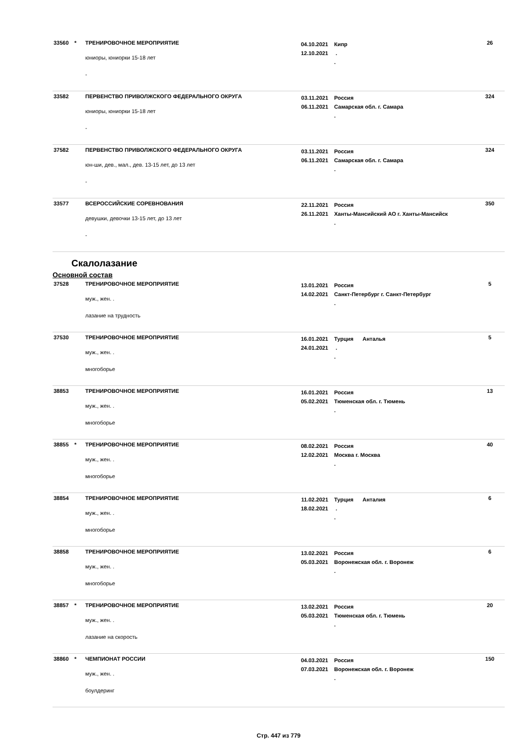| 33560 | * | ТРЕНИРОВОЧНОЕ МЕРОПРИЯТИЕ юниоры, юниорки 15-18 лет - | 04.10.2021 12.10.2021 | Кипр . . | 26 |
| 33582 | | ПЕРВЕНСТВО ПРИВОЛЖСКОГО ФЕДЕРАЛЬНОГО ОКРУГА юниоры, юниорки 15-18 лет - | 03.11.2021 06.11.2021 | Россия Самарская обл. г. Самара . | 324 |
| 37582 | | ПЕРВЕНСТВО ПРИВОЛЖСКОГО ФЕДЕРАЛЬНОГО ОКРУГА юн-ши, дев., мал., дев. 13-15 лет, до 13 лет - | 03.11.2021 06.11.2021 | Россия Самарская обл. г. Самара . | 324 |
| 33577 | | ВСЕРОССИЙСКИЕ СОРЕВНОВАНИЯ девушки, девочки 13-15 лет, до 13 лет - | 22.11.2021 26.11.2021 | Россия Ханты-Мансийский АО г. Ханты-Мансийск . | 350 |
Скалолазание
Основной состав
| 37528 | | ТРЕНИРОВОЧНОЕ МЕРОПРИЯТИЕ муж., жен. . лазание на трудность | 13.01.2021 14.02.2021 | Россия Санкт-Петербург г. Санкт-Петербург . | 5 |
| 37530 | | ТРЕНИРОВОЧНОЕ МЕРОПРИЯТИЕ муж., жен. . многоборье | 16.01.2021 24.01.2021 | Турция Анталья . . | 5 |
| 38853 | | ТРЕНИРОВОЧНОЕ МЕРОПРИЯТИЕ муж., жен. . многоборье | 16.01.2021 05.02.2021 | Россия Тюменская обл. г. Тюмень . | 13 |
| 38855 | * | ТРЕНИРОВОЧНОЕ МЕРОПРИЯТИЕ муж., жен. . многоборье | 08.02.2021 12.02.2021 | Россия Москва г. Москва . | 40 |
| 38854 | | ТРЕНИРОВОЧНОЕ МЕРОПРИЯТИЕ муж., жен. . многоборье | 11.02.2021 18.02.2021 | Турция Анталия . . | 6 |
| 38858 | | ТРЕНИРОВОЧНОЕ МЕРОПРИЯТИЕ муж., жен. . многоборье | 13.02.2021 05.03.2021 | Россия Воронежская обл. г. Воронеж . | 6 |
| 38857 | * | ТРЕНИРОВОЧНОЕ МЕРОПРИЯТИЕ муж., жен. . лазание на скорость | 13.02.2021 05.03.2021 | Россия Тюменская обл. г. Тюмень . | 20 |
| 38860 | * | ЧЕМПИОНАТ РОССИИ муж., жен. . боулдеринг | 04.03.2021 07.03.2021 | Россия Воронежская обл. г. Воронеж . | 150 |
Стр. 447 из 779